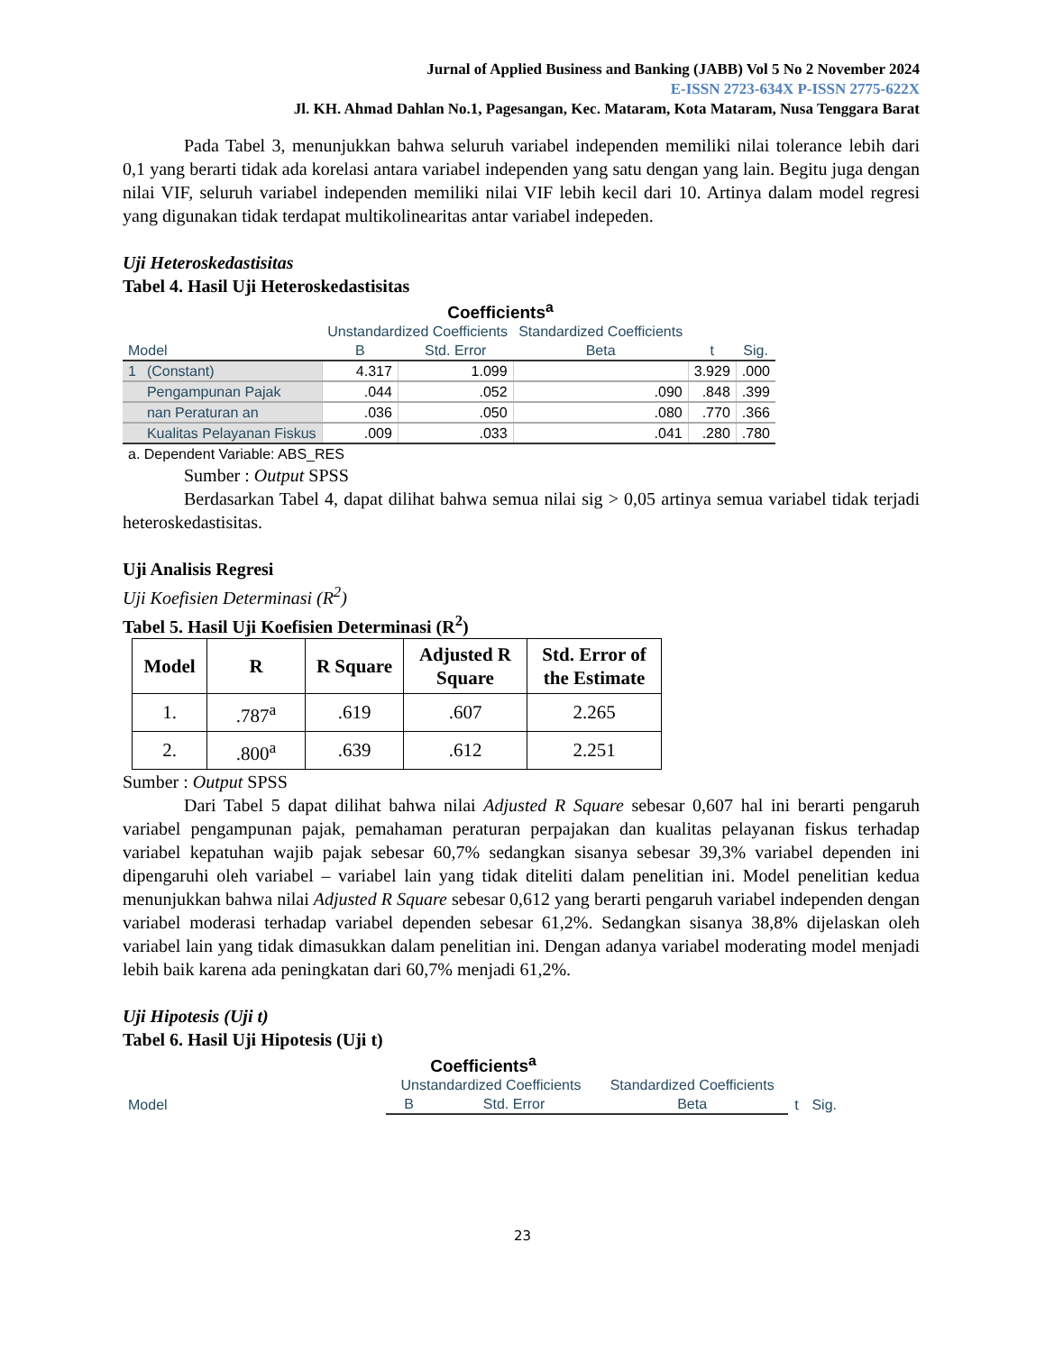Jurnal of Applied Business and Banking (JABB) Vol 5 No 2 November 2024
E-ISSN 2723-634X P-ISSN 2775-622X
Jl. KH. Ahmad Dahlan No.1, Pagesangan, Kec. Mataram, Kota Mataram, Nusa Tenggara Barat
Pada Tabel 3, menunjukkan bahwa seluruh variabel independen memiliki nilai tolerance lebih dari 0,1 yang berarti tidak ada korelasi antara variabel independen yang satu dengan yang lain. Begitu juga dengan nilai VIF, seluruh variabel independen memiliki nilai VIF lebih kecil dari 10. Artinya dalam model regresi yang digunakan tidak terdapat multikolinearitas antar variabel indepeden.
Uji Heteroskedastisitas
Tabel 4. Hasil Uji Heteroskedastisitas
| Coefficients<sup>a</sup> | | | | | | |
| --- | --- | --- | --- | --- | --- | --- |
| | | Unstandardized Coefficients | | Standardized Coefficients | | |
| Model | | B | Std. Error | Beta | t | Sig. |
| 1 | (Constant) | 4.317 | 1.099 | | 3.929 | .000 |
| | Pengampunan Pajak | .044 | .052 | .090 | .848 | .399 |
| | nan Peraturan an | .036 | .050 | .080 | .770 | .366 |
| | Kualitas Pelayanan Fiskus | .009 | .033 | .041 | .280 | .780 |
| a. Dependent Variable: ABS_RES | | | | | | |
Sumber : Output SPSS
Berdasarkan Tabel 4, dapat dilihat bahwa semua nilai sig > 0,05 artinya semua variabel tidak terjadi heteroskedastisitas.
Uji Analisis Regresi
Uji Koefisien Determinasi (R<sup>2</sup>)
Tabel 5. Hasil Uji Koefisien Determinasi (R<sup>2</sup>)
| Model | R | R Square | Adjusted R Square | Std. Error of the Estimate |
| --- | --- | --- | --- | --- |
| 1. | .787<sup>a</sup> | .619 | .607 | 2.265 |
| 2. | .800<sup>a</sup> | .639 | .612 | 2.251 |
Sumber : Output SPSS
Dari Tabel 5 dapat dilihat bahwa nilai Adjusted R Square sebesar 0,607 hal ini berarti pengaruh variabel pengampunan pajak, pemahaman peraturan perpajakan dan kualitas pelayanan fiskus terhadap variabel kepatuhan wajib pajak sebesar 60,7% sedangkan sisanya sebesar 39,3% variabel dependen ini dipengaruhi oleh variabel – variabel lain yang tidak diteliti dalam penelitian ini. Model penelitian kedua menunjukkan bahwa nilai Adjusted R Square sebesar 0,612 yang berarti pengaruh variabel independen dengan variabel moderasi terhadap variabel dependen sebesar 61,2%. Sedangkan sisanya 38,8% dijelaskan oleh variabel lain yang tidak dimasukkan dalam penelitian ini. Dengan adanya variabel moderating model menjadi lebih baik karena ada peningkatan dari 60,7% menjadi 61,2%.
Uji Hipotesis (Uji t)
Tabel 6. Hasil Uji Hipotesis (Uji t)
| Coefficients<sup>a</sup> | | | | | |
| --- | --- | --- | --- | --- | --- |
| | Unstandardized Coefficients | | Standardized Coefficients | | |
| Model | B | Std. Error | Beta | t | Sig. |
23